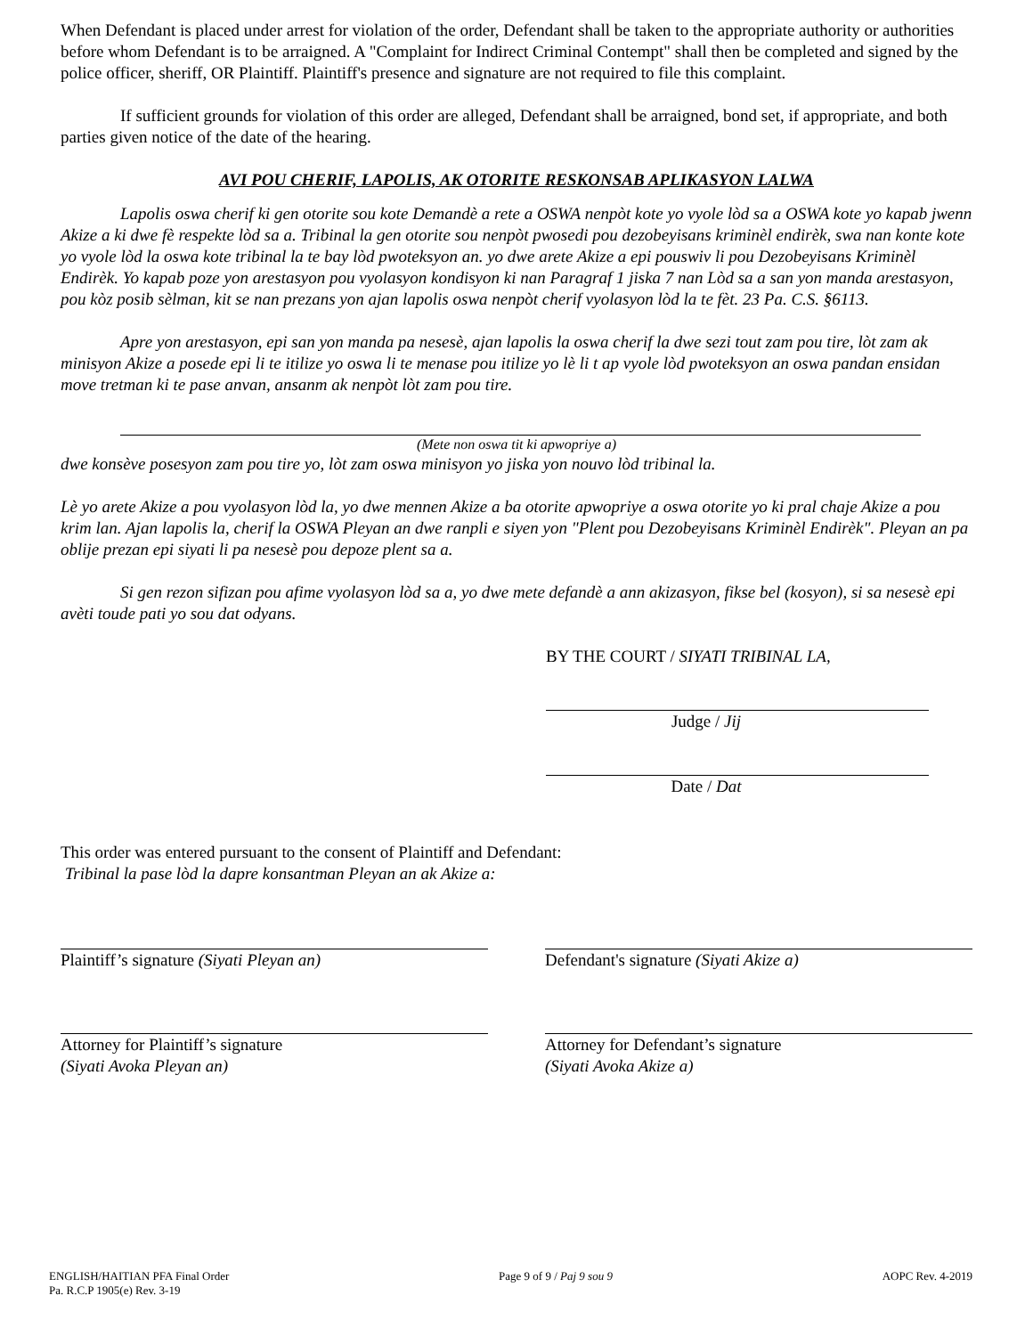When Defendant is placed under arrest for violation of the order, Defendant shall be taken to the appropriate authority or authorities before whom Defendant is to be arraigned. A "Complaint for Indirect Criminal Contempt" shall then be completed and signed by the police officer, sheriff, OR Plaintiff. Plaintiff's presence and signature are not required to file this complaint.
If sufficient grounds for violation of this order are alleged, Defendant shall be arraigned, bond set, if appropriate, and both parties given notice of the date of the hearing.
AVI POU CHERIF, LAPOLIS, AK OTORITE RESKONSAB APLIKASYON LALWA
Lapolis oswa cherif ki gen otorite sou kote Demandè a rete a OSWA nenpòt kote yo vyole lòd sa a OSWA kote yo kapab jwenn Akize a ki dwe fè respekte lòd sa a. Tribinal la gen otorite sou nenpòt pwosedi pou dezobeyisans kriminèl endirèk, swa nan konte kote yo vyole lòd la oswa kote tribinal la te bay lòd pwoteksyon an. yo dwe arete Akize a epi pouswiv li pou Dezobeyisans Kriminèl Endirèk. Yo kapab poze yon arestasyon pou vyolasyon kondisyon ki nan Paragraf 1 jiska 7 nan Lòd sa a san yon manda arestasyon, pou kòz posib sèlman, kit se nan prezans yon ajan lapolis oswa nenpòt cherif vyolasyon lòd la te fèt. 23 Pa. C.S. §6113.
Apre yon arestasyon, epi san yon manda pa nesesè, ajan lapolis la oswa cherif la dwe sezi tout zam pou tire, lòt zam ak minisyon Akize a posede epi li te itilize yo oswa li te menase pou itilize yo lè li t ap vyole lòd pwoteksyon an oswa pandan ensidan move tretman ki te pase anvan, ansanm ak nenpòt lòt zam pou tire.
(Mete non oswa tit ki apwopriye a)
dwe konsève posesyon zam pou tire yo, lòt zam oswa minisyon yo jiska yon nouvo lòd tribinal la.
Lè yo arete Akize a pou vyolasyon lòd la, yo dwe mennen Akize a ba otorite apwopriye a oswa otorite yo ki pral chaje Akize a pou krim lan. Ajan lapolis la, cherif la OSWA Pleyan an dwe ranpli e siyen yon "Plent pou Dezobeyisans Kriminèl Endirèk". Pleyan an pa oblije prezan epi siyati li pa nesesè pou depoze plent sa a.
Si gen rezon sifizan pou afime vyolasyon lòd sa a, yo dwe mete defandè a ann akizasyon, fikse bel (kosyon), si sa nesesè epi avèti toude pati yo sou dat odyans.
BY THE COURT / SIYATI TRIBINAL LA,
Judge / Jij
Date / Dat
This order was entered pursuant to the consent of Plaintiff and Defendant:
Tribinal la pase lòd la dapre konsantman Pleyan an ak Akize a:
Plaintiff’s signature (Siyati Pleyan an) Defendant's signature (Siyati Akize a)
Attorney for Plaintiff’s signature
(Siyati Avoka Pleyan an)
Attorney for Defendant’s signature
(Siyati Avoka Akize a)
ENGLISH/HAITIAN PFA Final Order
Pa. R.C.P 1905(e) Rev. 3-19
Page 9 of 9 / Paj 9 sou 9 AOPC Rev. 4-2019